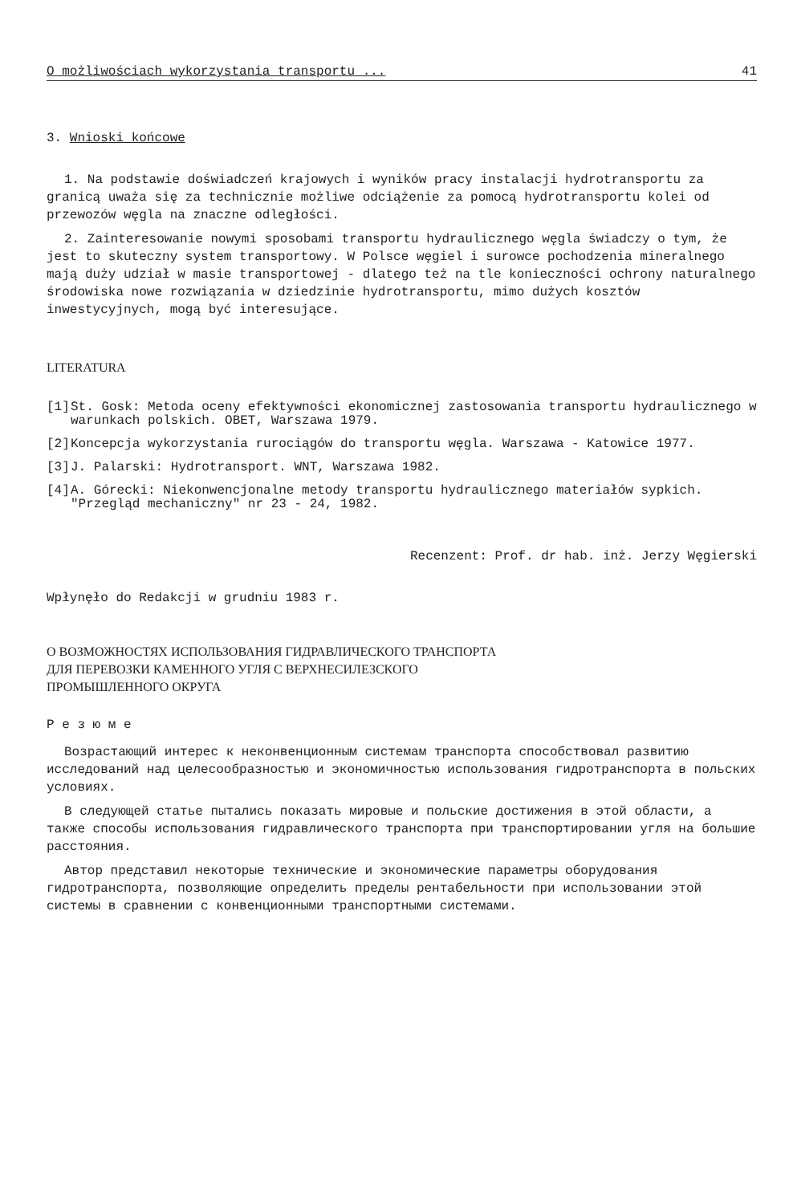O możliwościach wykorzystania transportu ... 41
3. Wnioski końcowe
1. Na podstawie doświadczeń krajowych i wyników pracy instalacji hydrotransportu za granicą uważa się za technicznie możliwe odciążenie za pomocą hydrotransportu kolei od przewozów węgla na znaczne odległości.
2. Zainteresowanie nowymi sposobami transportu hydraulicznego węgla świadczy o tym, że jest to skuteczny system transportowy. W Polsce węgiel i surowce pochodzenia mineralnego mają duży udział w masie transportowej - dlatego też na tle konieczności ochrony naturalnego środowiska nowe rozwiązania w dziedzinie hydrotransportu, mimo dużych kosztów inwestycyjnych, mogą być interesujące.
LITERATURA
[1] St. Gosk: Metoda oceny efektywności ekonomicznej zastosowania transportu hydraulicznego w warunkach polskich. OBET, Warszawa 1979.
[2] Koncepcja wykorzystania rurociągów do transportu węgla. Warszawa - Katowice 1977.
[3] J. Palarski: Hydrotransport. WNT, Warszawa 1982.
[4] A. Górecki: Niekonwencjonalne metody transportu hydraulicznego materiałów sypkich. "Przegląd mechaniczny" nr 23 - 24, 1982.
Recenzent: Prof. dr hab. inż. Jerzy Węgierski
Wpłynęło do Redakcji w grudniu 1983 r.
О ВОЗМОЖНОСТЯХ ИСПОЛЬЗОВАНИЯ ГИДРАВЛИЧЕСКОГО ТРАНСПОРТА
ДЛЯ ПЕРЕВОЗКИ КАМЕННОГО УГЛЯ С ВЕРХНЕСИЛЕЗСКОГО
ПРОМЫШЛЕННОГО ОКРУГА
Р е з ю м е
Возрастающий интерес к неконвенционным системам транспорта способствовал развитию исследований над целесообразностью и экономичностью использования гидротранспорта в польских условиях.
В следующей статье пытались показать мировые и польские достижения в этой области, а также способы использования гидравлического транспорта при транспортировании угля на большие расстояния.
Автор представил некоторые технические и экономические параметры оборудования гидротранспорта, позволяющие определить пределы рентабельности при использовании этой системы в сравнении с конвенционными транспортными системами.